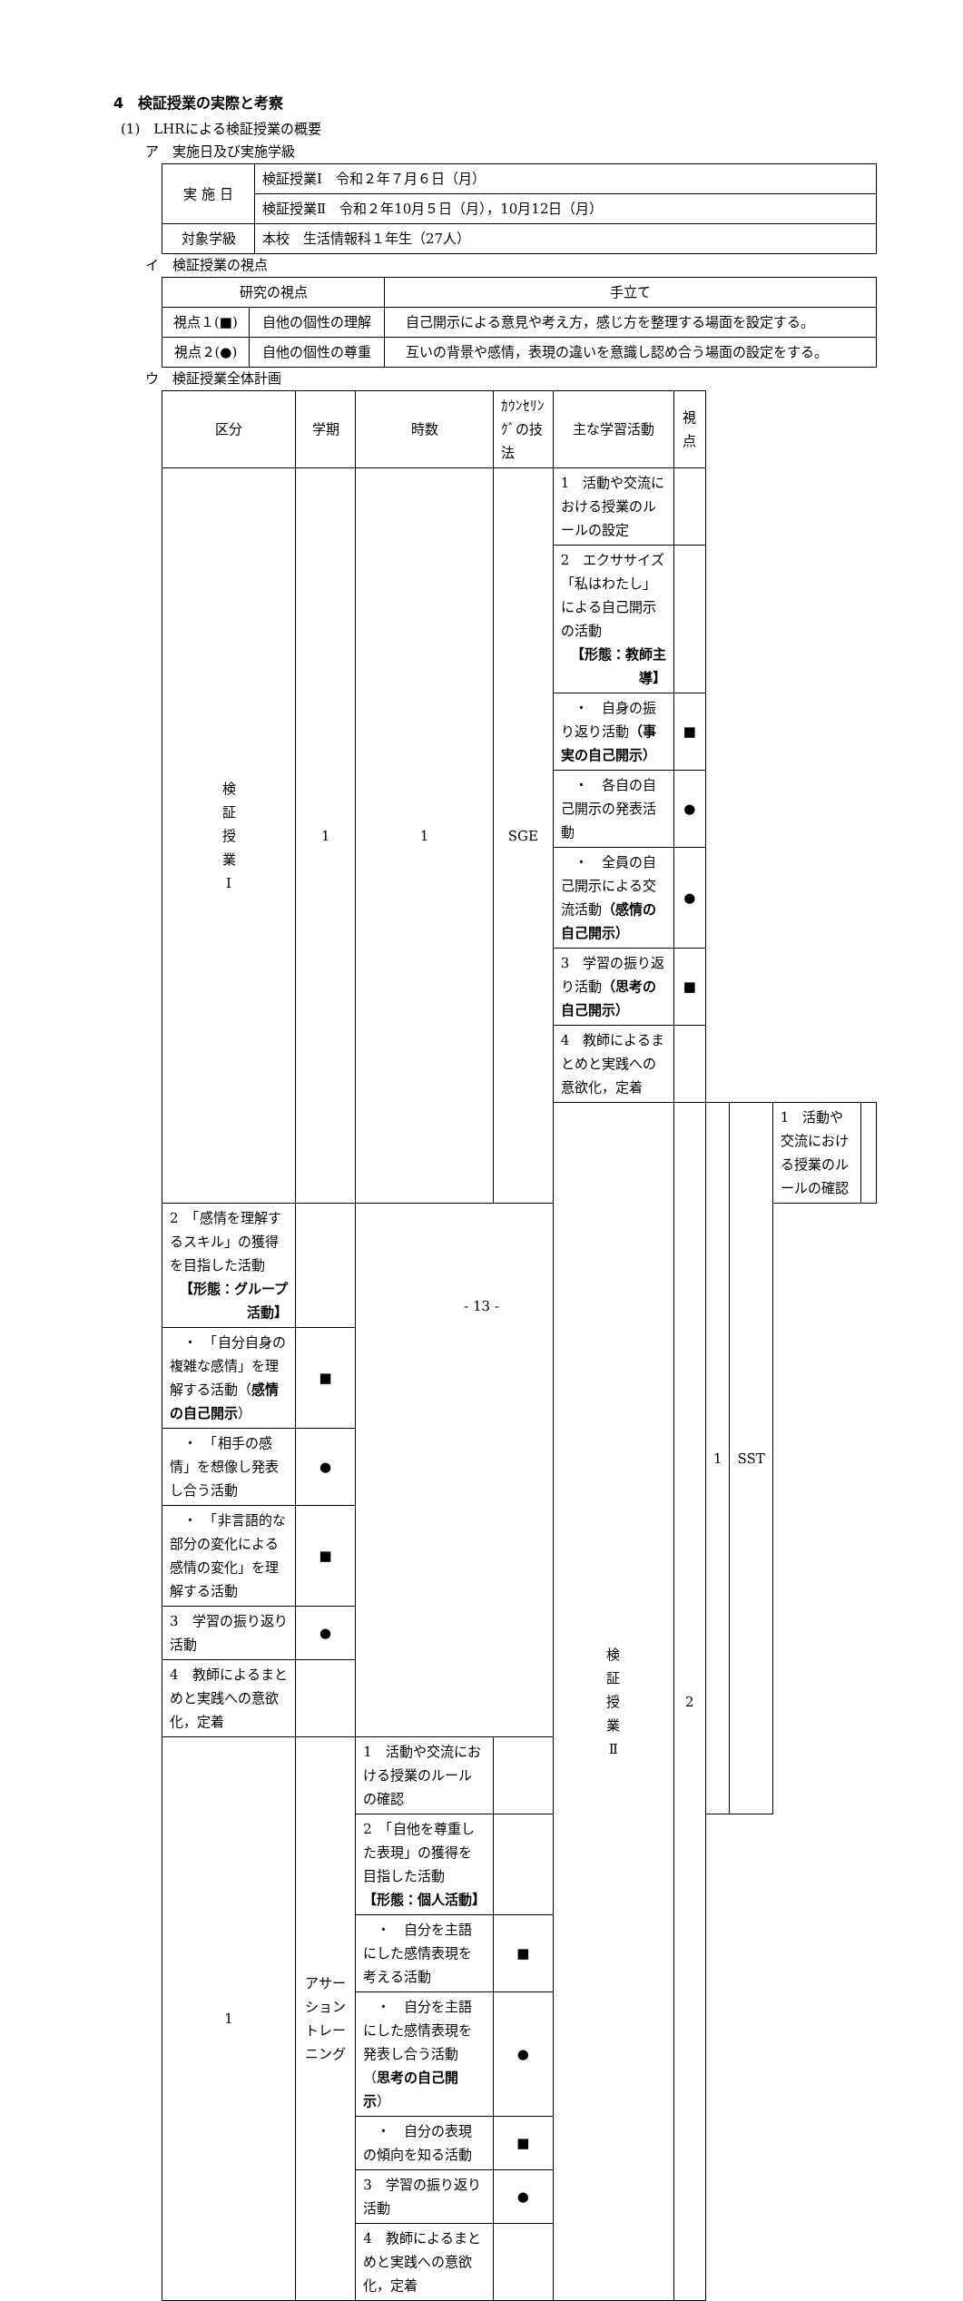4　検証授業の実際と考察
(1)　LHRによる検証授業の概要
ア　実施日及び実施学級
| 実 施 日 | 検証授業Ⅰ 令和２年７月６日（月） |
| | 検証授業Ⅱ 令和２年10月５日（月），10月12日（月） |
| 対象学級 | 本校 生活情報科１年生（27人） |
イ　検証授業の視点
| 研究の視点 | | 手立て |
| --- | --- | --- |
| 視点１(■) | 自他の個性の理解 | 自己開示による意見や考え方，感じ方を整理する場面を設定する。 |
| 視点２(●) | 自他の個性の尊重 | 互いの背景や感情，表現の違いを意識し認め合う場面の設定をする。 |
ウ　検証授業全体計画
| 区分 | 学期 | 時数 | ｶｳﾝｾﾘﾝｸﾞの技法 | 主な学習活動 | 視点 | | | | |
| 検 証 授 業 Ⅰ | 1 | 1 | SGE | 1 活動や交流における授業のルールの設定 | | | | | |
| | | | | 2 エクササイズ「私はわたし」による自己開示の活動 【形態：教師主導】 | | | | | |
| | | | | ・ 自身の振り返り活動 （事実の自己開示） | ■ | | | | |
| | | | | ・ 各自の自己開示の発表活動 | ● | | | | |
| | | | | ・ 全員の自己開示による交流活動 （感情の自己開示） | ● | | | | |
| | | | | 3 学習の振り返り活動 （思考の自己開示） | ■ | | | | |
| | | | | 4 教師によるまとめと実践への意欲化，定着 | | | | | |
| | | | | 検 証 授 業 Ⅱ | 2 | 1 | SST | 1 活動や交流における授業のルールの確認 | |
| 2 「感情を理解するスキル」の獲得を目指した活動 【形態：グループ活動】 | | | | | | | | | |
| ・ 「自分自身の複雑な感情」を理解する活動（ 感情の自己開示 ） | ■ | | | | | | | | |
| ・ 「相手の感情」を想像し発表し合う活動 | ● | | | | | | | | |
| ・ 「非言語的な部分の変化による感情の変化」を理解する活動 | ■ | | | | | | | | |
| 3 学習の振り返り活動 | ● | | | | | | | | |
| 4 教師によるまとめと実践への意欲化，定着 | | | | | | | | | |
| 1 | アサーショントレーニング | 1 活動や交流における授業のルールの確認 | | | | | | | |
| | | 2 「自他を尊重した表現」の獲得を目指した活動 【形態：個人活動】 | | | | | | | |
| | | ・ 自分を主語にした感情表現を考える活動 | ■ | | | | | | |
| | | ・ 自分を主語にした感情表現を発表し合う活動（ 思考の自己開示 ） | ● | | | | | | |
| | | ・ 自分の表現の傾向を知る活動 | ■ | | | | | | |
| | | 3 学習の振り返り活動 | ● | | | | | | |
| | | 4 教師によるまとめと実践への意欲化，定着 | | | | | | | |
- 13 -